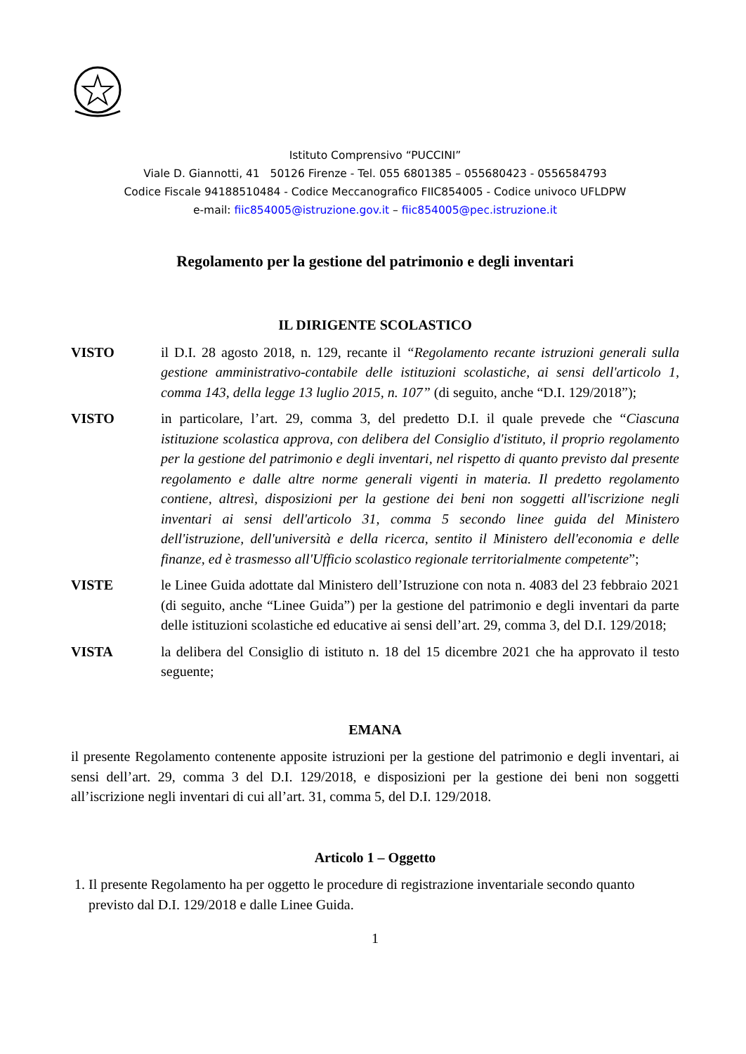Istituto Comprensivo “PUCCINI”
Viale D. Giannotti, 41 50126 Firenze - Tel. 055 6801385 – 055680423 - 0556584793
Codice Fiscale 94188510484 - Codice Meccanografico FIIC854005 - Codice univoco UFLDPW
e-mail: fiic854005@istruzione.gov.it – fiic854005@pec.istruzione.it
Regolamento per la gestione del patrimonio e degli inventari
IL DIRIGENTE SCOLASTICO
VISTO il D.I. 28 agosto 2018, n. 129, recante il “Regolamento recante istruzioni generali sulla gestione amministrativo-contabile delle istituzioni scolastiche, ai sensi dell'articolo 1, comma 143, della legge 13 luglio 2015, n. 107” (di seguito, anche “D.I. 129/2018”);
VISTO in particolare, l’art. 29, comma 3, del predetto D.I. il quale prevede che “Ciascuna istituzione scolastica approva, con delibera del Consiglio d'istituto, il proprio regolamento per la gestione del patrimonio e degli inventari, nel rispetto di quanto previsto dal presente regolamento e dalle altre norme generali vigenti in materia. Il predetto regolamento contiene, altresì, disposizioni per la gestione dei beni non soggetti all'iscrizione negli inventari ai sensi dell'articolo 31, comma 5 secondo linee guida del Ministero dell'istruzione, dell'università e della ricerca, sentito il Ministero dell'economia e delle finanze, ed è trasmesso all'Ufficio scolastico regionale territorialmente competente”;
VISTE le Linee Guida adottate dal Ministero dell’Istruzione con nota n. 4083 del 23 febbraio 2021 (di seguito, anche “Linee Guida”) per la gestione del patrimonio e degli inventari da parte delle istituzioni scolastiche ed educative ai sensi dell’art. 29, comma 3, del D.I. 129/2018;
VISTA la delibera del Consiglio di istituto n. 18 del 15 dicembre 2021 che ha approvato il testo seguente;
EMANA
il presente Regolamento contenente apposite istruzioni per la gestione del patrimonio e degli inventari, ai sensi dell’art. 29, comma 3 del D.I. 129/2018, e disposizioni per la gestione dei beni non soggetti all’iscrizione negli inventari di cui all’art. 31, comma 5, del D.I. 129/2018.
Articolo 1 – Oggetto
1. Il presente Regolamento ha per oggetto le procedure di registrazione inventariale secondo quanto previsto dal D.I. 129/2018 e dalle Linee Guida.
1